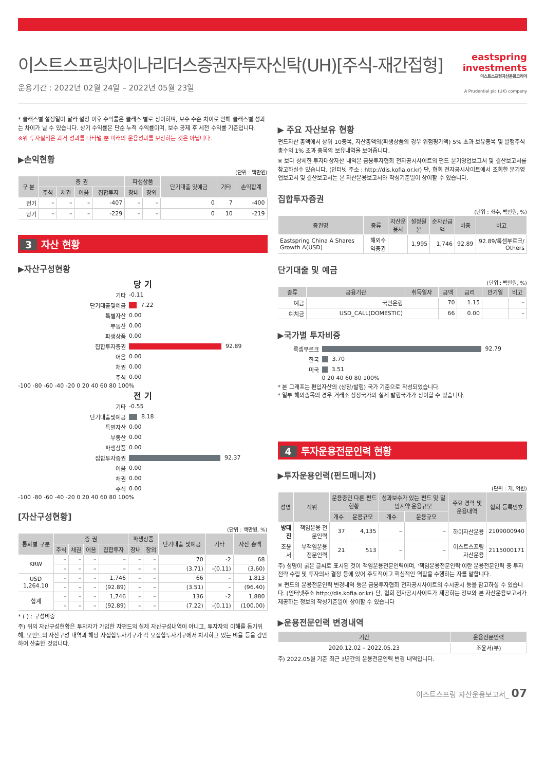이스트스프링차이나리더스증권자투자신탁(UH)[주식-재간접형]
운용기간 : 2022년 02월 24일 – 2022년 05월 23일
eastspring
investments
이스트스프링자산운용코리아
A Prudential plc (UK) company
* 클래스별 설정일이 달라 설정 이후 수익률은 클래스 별로 상이하며, 보수 수준 차이로 인해 클래스별 성과는 차이가 날 수 있습니다. 상기 수익률은 단순 누적 수익률이며, 보수 공제 후 세전 수익률 기준입니다.
※위 투자실적은 과거 성과를 나타낼 뿐 미래의 운용성과를 보장하는 것은 아닙니다.
▶손익현황
(단위 : 백만원)
| 구 분 | 증 권 | | | | 파생상품 | | 단기대출 및예금 | 기타 | 손익합계 |
| --- | --- | --- | --- | --- | --- | --- | --- | --- | --- |
| | 주식 | 채권 | 어음 | 집합투자 | 장내 | 장외 | | | |
| 전기 | – | – | – | -407 | – | – | 0 | 7 | -400 |
| 당기 | – | – | – | -229 | – | – | 0 | 10 | -219 |
3 자산 현황
▶자산구성현황
당 기
기타 -0.11
단기대출및예금 7.22
특별자산 0.00
부동산 0.00
파생상품 0.00
집합투자증권 92.89
어음 0.00
채권 0.00
주식 0.00
-100 -80 -60 -40 -20 0 20 40 60 80 100%
전 기
기타 -0.55
단기대출및예금 8.18
특별자산 0.00
부동산 0.00
파생상품 0.00
집합투자증권 92.37
어음 0.00
채권 0.00
주식 0.00
-100 -80 -60 -40 -20 0 20 40 60 80 100%
[자산구성현황]
(단위 : 백만원, %)
| 통화별 구분 | 증 권 | | | | 파생상품 | | 단기대출 및예금 | 기타 | 자산 총액 |
| --- | --- | --- | --- | --- | --- | --- | --- | --- | --- |
| | 주식 | 채권 | 어음 | 집합투자 | 장내 | 장외 | | | |
| KRW | – | – | – | – | – | – | 70 | -2 | 68 |
| | – | – | – | – | – | – | (3.71) | -(0.11) | (3.60) |
| USD 1,264.10 | – | – | – | 1,746 | – | – | 66 | – | 1,813 |
| | – | – | – | (92.89) | – | – | (3.51) | – | (96.40) |
| 합계 | – | – | – | 1,746 | – | – | 136 | -2 | 1,880 |
| | – | – | – | (92.89) | – | – | (7.22) | -(0.11) | (100.00) |
* ( ) : 구성비중
주) 위의 자산구성현황은 투자자가 가입한 자펀드의 실제 자산구성내역이 아니고, 투자자의 이해를 돕기위해, 모펀드의 자산구성 내역과 해당 자집합투자기구가 각 모집합투자기구에서 차지하고 있는 비율 등을 감안하여 산출한 것입니다.
▶ 주요 자산보유 현황
펀드자산 총액에서 상위 10종목, 자산총액의(파생상품의 경우 위험평가액) 5% 초과 보유종목 및 발행주식 총수의 1% 초과 종목의 보유내역을 보여줍니다.
※ 보다 상세한 투자대상자산 내역은 금융투자협회 전자공시사이트의 펀드 분기영업보고서 및 결산보고서를 참고하실수 있습니다. (인터넷 주소 : http://dis.kofia.or.kr) 단, 협회 전자공시사이트에서 조회한 분기영업보고서 및 결산보고서는 본 자산운용보고서와 작성기준일이 상이할 수 있습니다.
집합투자증권
(단위 : 좌수, 백만원, %)
| 증권명 | 종류 | 자산운용사 | 설정원본 | 순자산금액 | 비중 | 비고 |
| --- | --- | --- | --- | --- | --- | --- |
| Eastspring China A Shares Growth A(USD) | 해외수익증권 | | 1,995 | 1,746 | 92.89 | 92.89/룩셈부르크/ Others |
단기대출 및 예금
(단위 : 백만원, %)
| 종류 | 금융기관 | 취득일자 | 금액 | 금리 | 만기일 | 비고 |
| --- | --- | --- | --- | --- | --- | --- |
| 예금 | 국민은행 | | 70 | 1.15 | | – |
| 예치금 | USD_CALL(DOMESTIC) | | 66 | 0.00 | | – |
▶국가별 투자비중
룩셈부르크 92.79
한국 3.70
미국 3.51
0 20 40 60 80 100%
* 본 그래프는 편입자산의 (상장/발행) 국가 기준으로 작성되었습니다.
* 일부 해외종목의 경우 거래소 상장국가와 실제 발행국가가 상이할 수 있습니다.
4 투자운용전문인력 현황
▶투자운용인력(펀드매니저)
(단위 : 개, 억원)
| 성명 | 직위 | 운용중인 다른 펀드 현황 | | 성과보수가 있는 펀드 및 일임계약 운용규모 | | 주요 경력 및 운용내역 | 협회 등록번호 |
| --- | --- | --- | --- | --- | --- | --- | --- |
| | | 개수 | 운용규모 | 개수 | 운용규모 | | |
| 방대진 | 책임운용 전문인력 | 37 | 4,135 | – | – | 하이자산운용 | 2109000940 |
| 조윤서 | 부책임운용 전문인력 | 21 | 513 | – | – | 이스트스프링자산운용 | 2115000171 |
주) 성명이 굵은 글씨로 표시된 것이 책임운용전문인력이며, '책임운용전문인력'이란 운용전문인력 중 투자전략 수립 및 투자의사 결정 등에 있어 주도적이고 핵심적인 역할을 수행하는 자를 말합니다.
※ 펀드의 운용전문인력 변경내역 등은 금융투자협회 전자공시사이트의 수시공시 등을 참고하실 수 있습니다. (인터넷주소 http://dis.kofia.or.kr) 단, 협회 전자공시사이트가 제공하는 정보와 본 자산운용보고서가 제공하는 정보의 작성기준일이 상이할 수 있습니다
▶운용전문인력 변경내역
| 기간 | 운용전문인력 |
| --- | --- |
| 2020.12.02 – 2022.05.23 | 조윤서(부) |
주) 2022.05월 기준 최근 3년간의 운용전문인력 변경 내역입니다.
이스트스프링 자산운용보고서_ 07